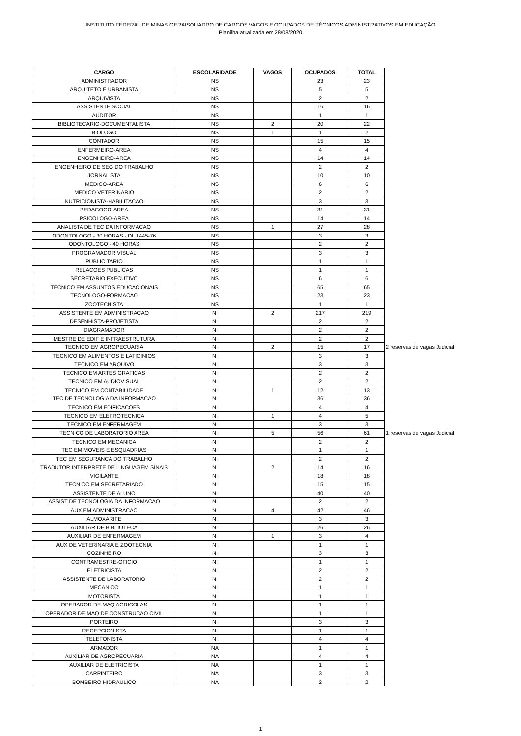INSTITUTO FEDERAL DE MINAS GERAISQUADRO DE CARGOS VAGOS E OCUPADOS DE TÉCNICOS ADMINISTRATIVOS EM EDUCAÇÃO
Planilha atualizada em 28/08/2020
| CARGO | ESCOLARIDADE | VAGOS | OCUPADOS | TOTAL | |
| ADMINISTRADOR | NS | | 23 | 23 | |
| ARQUITETO E URBANISTA | NS | | 5 | 5 | |
| ARQUIVISTA | NS | | 2 | 2 | |
| ASSISTENTE SOCIAL | NS | | 16 | 16 | |
| AUDITOR | NS | | 1 | 1 | |
| BIBLIOTECARIO-DOCUMENTALISTA | NS | 2 | 20 | 22 | |
| BIOLOGO | NS | 1 | 1 | 2 | |
| CONTADOR | NS | | 15 | 15 | |
| ENFERMEIRO-AREA | NS | | 4 | 4 | |
| ENGENHEIRO-AREA | NS | | 14 | 14 | |
| ENGENHEIRO DE SEG DO TRABALHO | NS | | 2 | 2 | |
| JORNALISTA | NS | | 10 | 10 | |
| MEDICO-AREA | NS | | 6 | 6 | |
| MEDICO VETERINARIO | NS | | 2 | 2 | |
| NUTRICIONISTA-HABILITACAO | NS | | 3 | 3 | |
| PEDAGOGO-AREA | NS | | 31 | 31 | |
| PSICOLOGO-AREA | NS | | 14 | 14 | |
| ANALISTA DE TEC DA INFORMACAO | NS | 1 | 27 | 28 | |
| ODONTOLOGO - 30 HORAS - DL 1445-76 | NS | | 3 | 3 | |
| ODONTOLOGO - 40 HORAS | NS | | 2 | 2 | |
| PROGRAMADOR VISUAL | NS | | 3 | 3 | |
| PUBLICITARIO | NS | | 1 | 1 | |
| RELACOES PUBLICAS | NS | | 1 | 1 | |
| SECRETARIO EXECUTIVO | NS | | 6 | 6 | |
| TECNICO EM ASSUNTOS EDUCACIONAIS | NS | | 65 | 65 | |
| TECNOLOGO-FORMACAO | NS | | 23 | 23 | |
| ZOOTECNISTA | NS | | 1 | 1 | |
| ASSISTENTE EM ADMINISTRACAO | NI | 2 | 217 | 219 | |
| DESENHISTA-PROJETISTA | NI | | 2 | 2 | |
| DIAGRAMADOR | NI | | 2 | 2 | |
| MESTRE DE EDIF E INFRAESTRUTURA | NI | | 2 | 2 | |
| TECNICO EM AGROPECUARIA | NI | 2 | 15 | 17 | 2 reservas de vagas Judicial |
| TECNICO EM ALIMENTOS E LATICINIOS | NI | | 3 | 3 | |
| TECNICO EM ARQUIVO | NI | | 3 | 3 | |
| TECNICO EM ARTES GRAFICAS | NI | | 2 | 2 | |
| TECNICO EM AUDIOVISUAL | NI | | 2 | 2 | |
| TECNICO EM CONTABILIDADE | NI | 1 | 12 | 13 | |
| TEC DE TECNOLOGIA DA INFORMACAO | NI | | 36 | 36 | |
| TECNICO EM EDIFICACOES | NI | | 4 | 4 | |
| TECNICO EM ELETROTECNICA | NI | 1 | 4 | 5 | |
| TECNICO EM ENFERMAGEM | NI | | 3 | 3 | |
| TECNICO DE LABORATORIO AREA | NI | 5 | 56 | 61 | 1 reservas de vagas Judicial |
| TECNICO EM MECANICA | NI | | 2 | 2 | |
| TEC EM MOVEIS E ESQUADRIAS | NI | | 1 | 1 | |
| TEC EM SEGURANCA DO TRABALHO | NI | | 2 | 2 | |
| TRADUTOR INTERPRETE DE LINGUAGEM SINAIS | NI | 2 | 14 | 16 | |
| VIGILANTE | NI | | 18 | 18 | |
| TECNICO EM SECRETARIADO | NI | | 15 | 15 | |
| ASSISTENTE DE ALUNO | NI | | 40 | 40 | |
| ASSIST DE TECNOLOGIA DA INFORMACAO | NI | | 2 | 2 | |
| AUX EM ADMINISTRACAO | NI | 4 | 42 | 46 | |
| ALMOXARIFE | NI | | 3 | 3 | |
| AUXILIAR DE BIBLIOTECA | NI | | 26 | 26 | |
| AUXILIAR DE ENFERMAGEM | NI | 1 | 3 | 4 | |
| AUX DE VETERINARIA E ZOOTECNIA | NI | | 1 | 1 | |
| COZINHEIRO | NI | | 3 | 3 | |
| CONTRAMESTRE-OFICIO | NI | | 1 | 1 | |
| ELETRICISTA | NI | | 2 | 2 | |
| ASSISTENTE DE LABORATORIO | NI | | 2 | 2 | |
| MECANICO | NI | | 1 | 1 | |
| MOTORISTA | NI | | 1 | 1 | |
| OPERADOR DE MAQ AGRICOLAS | NI | | 1 | 1 | |
| OPERADOR DE MAQ DE CONSTRUCAO CIVIL | NI | | 1 | 1 | |
| PORTEIRO | NI | | 3 | 3 | |
| RECEPCIONISTA | NI | | 1 | 1 | |
| TELEFONISTA | NI | | 4 | 4 | |
| ARMADOR | NA | | 1 | 1 | |
| AUXILIAR DE AGROPECUARIA | NA | | 4 | 4 | |
| AUXILIAR DE ELETRICISTA | NA | | 1 | 1 | |
| CARPINTEIRO | NA | | 3 | 3 | |
| BOMBEIRO HIDRAULICO | NA | | 2 | 2 | |
1